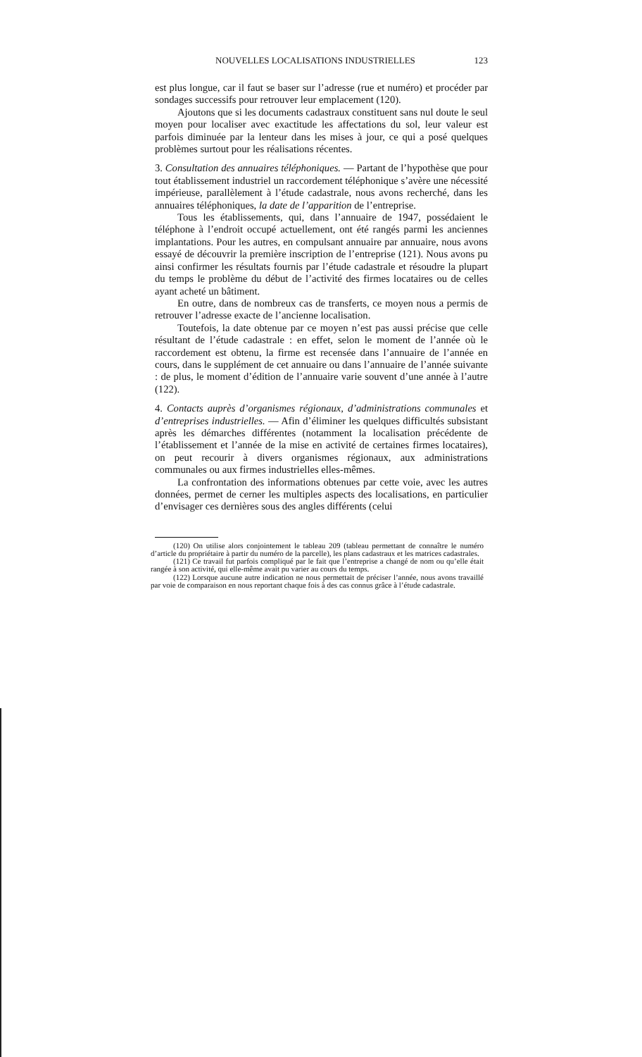NOUVELLES LOCALISATIONS INDUSTRIELLES 123
est plus longue, car il faut se baser sur l’adresse (rue et numéro) et procéder par sondages successifs pour retrouver leur emplacement (120).
Ajoutons que si les documents cadastraux constituent sans nul doute le seul moyen pour localiser avec exactitude les affectations du sol, leur valeur est parfois diminuée par la lenteur dans les mises à jour, ce qui a posé quelques problèmes surtout pour les réalisations récentes.
3. Consultation des annuaires téléphoniques. — Partant de l’hypothèse que pour tout établissement industriel un raccordement téléphonique s’avère une nécessité impérieuse, parallèlement à l’étude cadastrale, nous avons recherché, dans les annuaires téléphoniques, la date de l’apparition de l’entreprise.
Tous les établissements, qui, dans l’annuaire de 1947, possédaient le téléphone à l’endroit occupé actuellement, ont été rangés parmi les anciennes implantations. Pour les autres, en compulsant annuaire par annuaire, nous avons essayé de découvrir la première inscription de l’entreprise (121). Nous avons pu ainsi confirmer les résultats fournis par l’étude cadastrale et résoudre la plupart du temps le problème du début de l’activité des firmes locataires ou de celles ayant acheté un bâtiment.
En outre, dans de nombreux cas de transferts, ce moyen nous a permis de retrouver l’adresse exacte de l’ancienne localisation.
Toutefois, la date obtenue par ce moyen n’est pas aussi précise que celle résultant de l’étude cadastrale : en effet, selon le moment de l’année où le raccordement est obtenu, la firme est recensée dans l’annuaire de l’année en cours, dans le supplément de cet annuaire ou dans l’annuaire de l’année suivante : de plus, le moment d’édition de l’annuaire varie souvent d’une année à l’autre (122).
4. Contacts auprès d’organismes régionaux, d’administrations communales et d’entreprises industrielles. — Afin d’éliminer les quelques difficultés subsistant après les démarches différentes (notamment la localisation précédente de l’établissement et l’année de la mise en activité de certaines firmes locataires), on peut recourir à divers organismes régionaux, aux administrations communales ou aux firmes industrielles elles-mêmes.
La confrontation des informations obtenues par cette voie, avec les autres données, permet de cerner les multiples aspects des localisations, en particulier d’envisager ces dernières sous des angles différents (celui
(120) On utilise alors conjointement le tableau 209 (tableau permettant de connaître le numéro d’article du propriétaire à partir du numéro de la parcelle), les plans cadastraux et les matrices cadastrales.
(121) Ce travail fut parfois compliqué par le fait que l’entreprise a changé de nom ou qu’elle était rangée à son activité, qui elle-même avait pu varier au cours du temps.
(122) Lorsque aucune autre indication ne nous permettait de préciser l’année, nous avons travaillé par voie de comparaison en nous reportant chaque fois à des cas connus grâce à l’étude cadastrale.